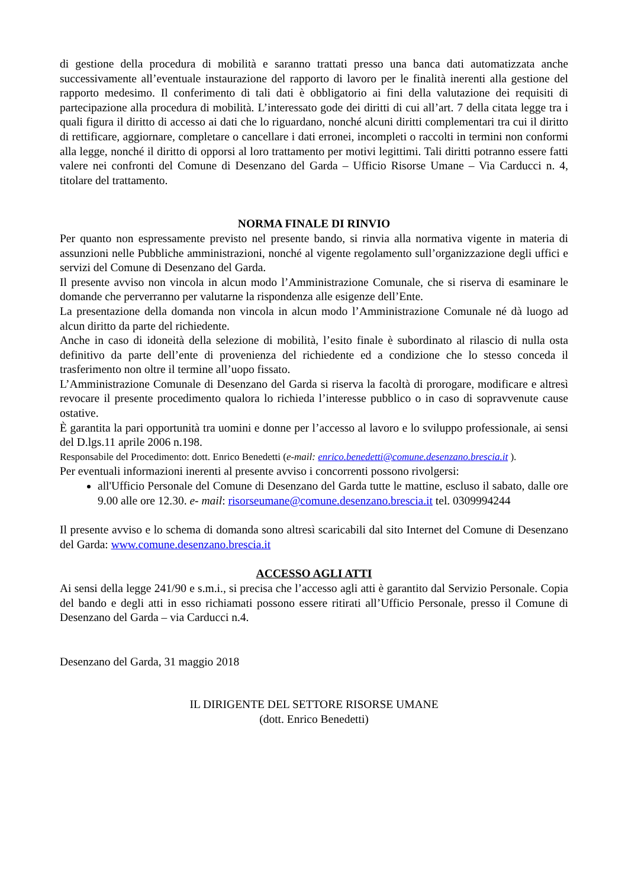di gestione della procedura di mobilità e saranno trattati presso una banca dati automatizzata anche successivamente all’eventuale instaurazione del rapporto di lavoro per le finalità inerenti alla gestione del rapporto medesimo. Il conferimento di tali dati è obbligatorio ai fini della valutazione dei requisiti di partecipazione alla procedura di mobilità. L’interessato gode dei diritti di cui all’art. 7 della citata legge tra i quali figura il diritto di accesso ai dati che lo riguardano, nonché alcuni diritti complementari tra cui il diritto di rettificare, aggiornare, completare o cancellare i dati erronei, incompleti o raccolti in termini non conformi alla legge, nonché il diritto di opporsi al loro trattamento per motivi legittimi. Tali diritti potranno essere fatti valere nei confronti del Comune di Desenzano del Garda – Ufficio Risorse Umane – Via Carducci n. 4, titolare del trattamento.
NORMA FINALE DI RINVIO
Per quanto non espressamente previsto nel presente bando, si rinvia alla normativa vigente in materia di assunzioni nelle Pubbliche amministrazioni, nonché al vigente regolamento sull’organizzazione degli uffici e servizi del Comune di Desenzano del Garda.
Il presente avviso non vincola in alcun modo l’Amministrazione Comunale, che si riserva di esaminare le domande che perverranno per valutarne la rispondenza alle esigenze dell’Ente.
La presentazione della domanda non vincola in alcun modo l’Amministrazione Comunale né dà luogo ad alcun diritto da parte del richiedente.
Anche in caso di idoneità della selezione di mobilità, l’esito finale è subordinato al rilascio di nulla osta definitivo da parte dell’ente di provenienza del richiedente ed a condizione che lo stesso conceda il trasferimento non oltre il termine all’uopo fissato.
L’Amministrazione Comunale di Desenzano del Garda si riserva la facoltà di prorogare, modificare e altresì revocare il presente procedimento qualora lo richieda l’interesse pubblico o in caso di sopravvenute cause ostative.
È garantita la pari opportunità tra uomini e donne per l’accesso al lavoro e lo sviluppo professionale, ai sensi del D.lgs.11 aprile 2006 n.198.
Responsabile del Procedimento: dott. Enrico Benedetti (e-mail: enrico.benedetti@comune.desenzano.brescia.it ).
Per eventuali informazioni inerenti al presente avviso i concorrenti possono rivolgersi:
all'Ufficio Personale del Comune di Desenzano del Garda tutte le mattine, escluso il sabato, dalle ore 9.00 alle ore 12.30. e- mail: risorseumane@comune.desenzano.brescia.it tel. 0309994244
Il presente avviso e lo schema di domanda sono altresì scaricabili dal sito Internet del Comune di Desenzano del Garda: www.comune.desenzano.brescia.it
ACCESSO AGLI ATTI
Ai sensi della legge 241/90 e s.m.i., si precisa che l’accesso agli atti è garantito dal Servizio Personale. Copia del bando e degli atti in esso richiamati possono essere ritirati all’Ufficio Personale, presso il Comune di Desenzano del Garda – via Carducci n.4.
Desenzano del Garda, 31 maggio 2018
IL DIRIGENTE DEL SETTORE RISORSE UMANE
(dott. Enrico Benedetti)